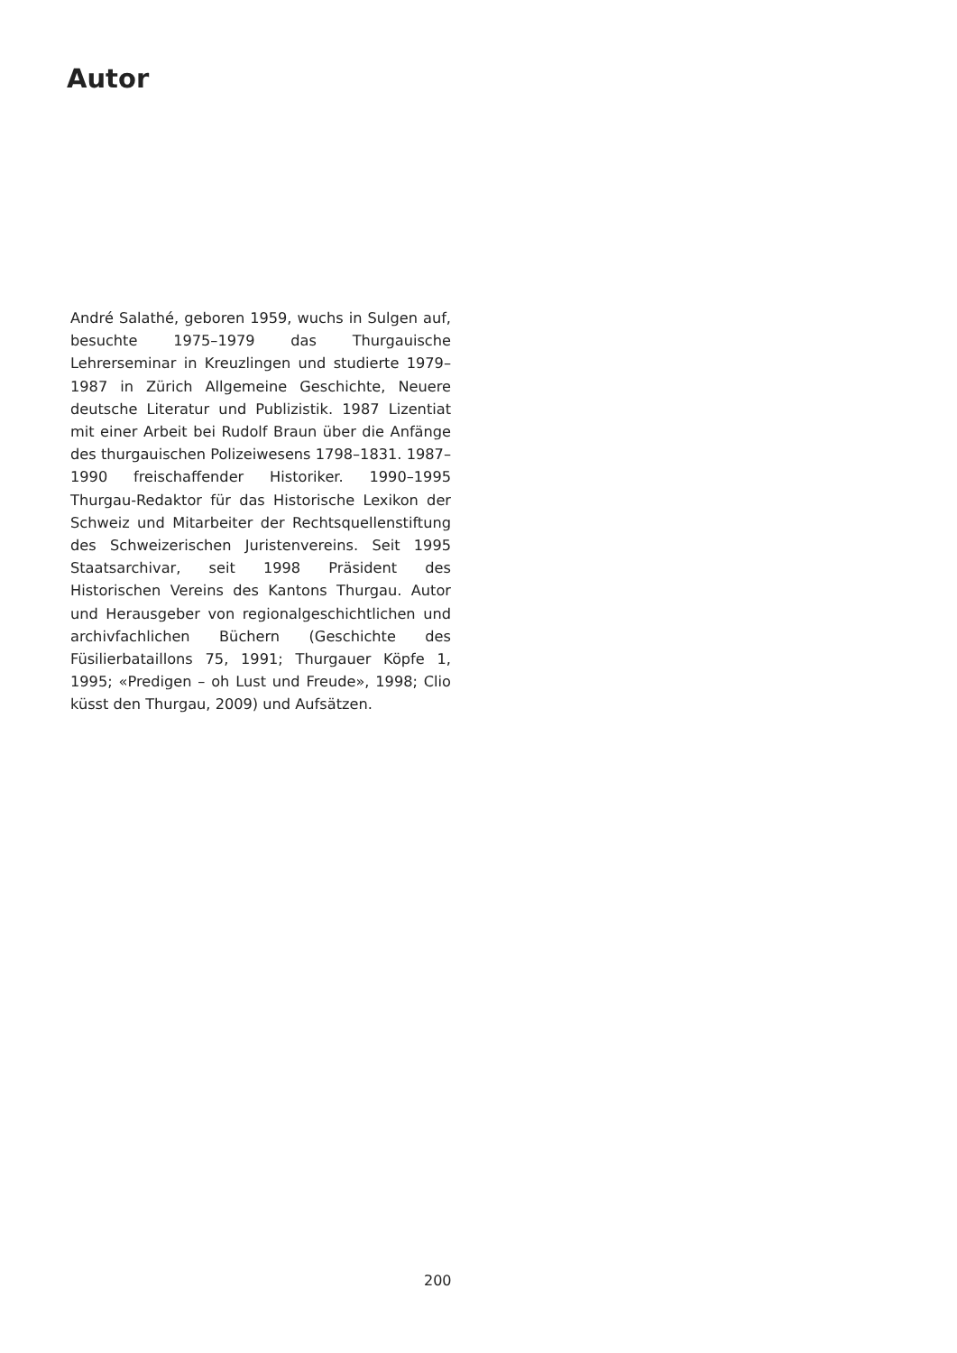Autor
André Salathé, geboren 1959, wuchs in Sulgen auf, besuchte 1975–1979 das Thurgauische Lehrerseminar in Kreuzlingen und studierte 1979–1987 in Zürich Allgemeine Geschichte, Neuere deutsche Literatur und Publizistik. 1987 Lizentiat mit einer Arbeit bei Rudolf Braun über die Anfänge des thurgauischen Polizeiwesens 1798–1831. 1987–1990 freischaffender Historiker. 1990–1995 Thurgau-Redaktor für das Historische Lexikon der Schweiz und Mitarbeiter der Rechtsquellenstiftung des Schweizerischen Juristenvereins. Seit 1995 Staatsarchivar, seit 1998 Präsident des Historischen Vereins des Kantons Thurgau. Autor und Herausgeber von regionalgeschichtlichen und archivfachlichen Büchern (Geschichte des Füsilierbataillons 75, 1991; Thurgauer Köpfe 1, 1995; «Predigen – oh Lust und Freude», 1998; Clio küsst den Thurgau, 2009) und Aufsätzen.
200